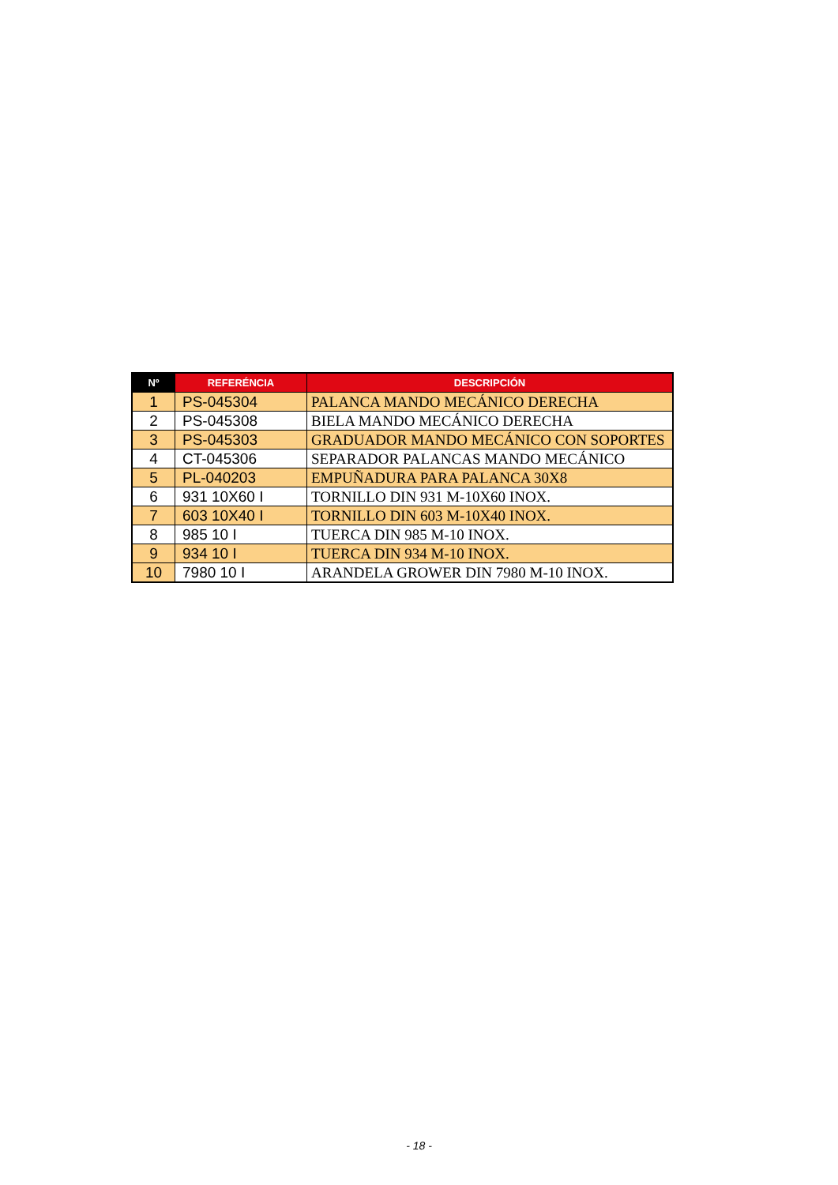| Nº | REFERÉNCIA | DESCRIPCIÓN |
| --- | --- | --- |
| 1 | PS-045304 | PALANCA MANDO MECÁNICO DERECHA |
| 2 | PS-045308 | BIELA MANDO MECÁNICO DERECHA |
| 3 | PS-045303 | GRADUADOR MANDO MECÁNICO CON SOPORTES |
| 4 | CT-045306 | SEPARADOR PALANCAS MANDO MECÁNICO |
| 5 | PL-040203 | EMPUÑADURA PARA PALANCA 30X8 |
| 6 | 931 10X60 I | TORNILLO DIN 931 M-10X60 INOX. |
| 7 | 603 10X40 I | TORNILLO DIN 603 M-10X40 INOX. |
| 8 | 985 10 I | TUERCA DIN 985 M-10 INOX. |
| 9 | 934 10 I | TUERCA DIN 934 M-10 INOX. |
| 10 | 7980 10 I | ARANDELA GROWER DIN 7980 M-10 INOX. |
- 18 -